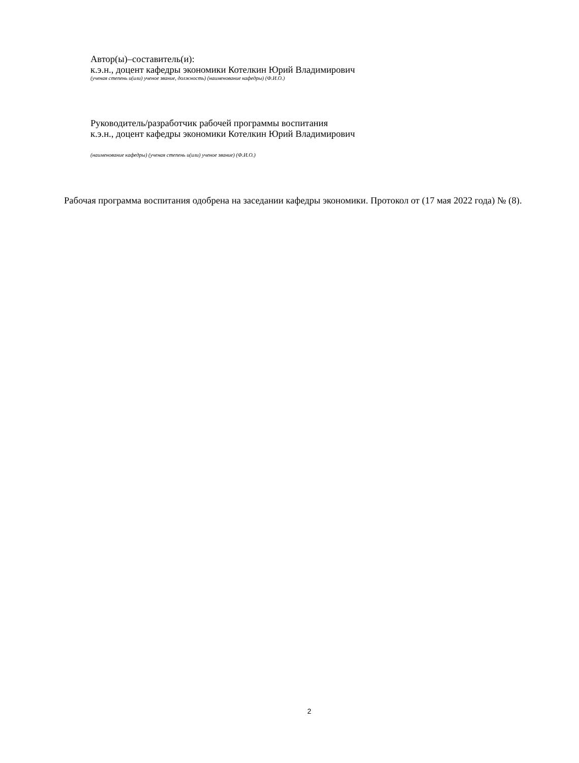Автор(ы)–составитель(и):
к.э.н., доцент кафедры экономики Котелкин Юрий Владимирович
(ученая степень и(или) ученое звание, должность) (наименование кафедры) (Ф.И.О.)
Руководитель/разработчик рабочей программы воспитания
к.э.н., доцент кафедры экономики Котелкин Юрий Владимирович
(наименование кафедры) (ученая степень и(или) ученое звание) (Ф.И.О.)
Рабочая программа воспитания одобрена на заседании кафедры экономики. Протокол от (17 мая 2022 года) № (8).
2